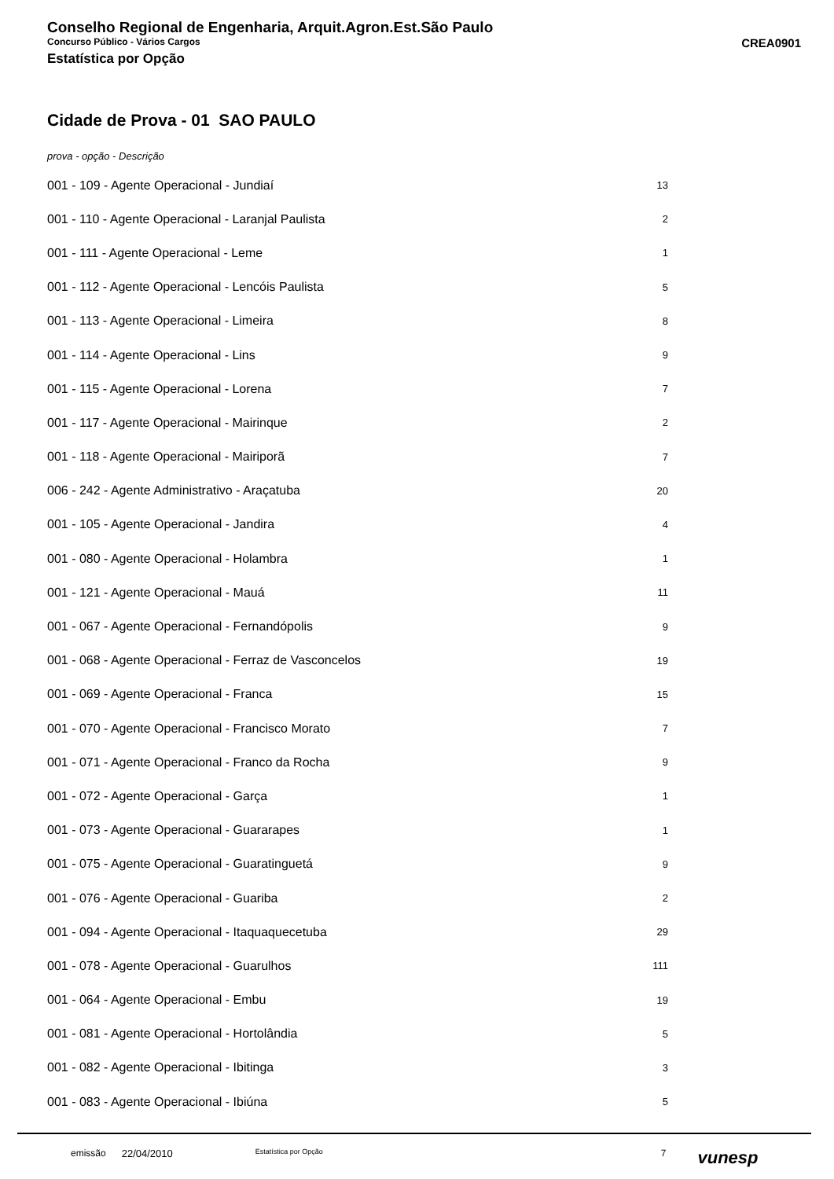Conselho Regional de Engenharia, Arquit.Agron.Est.São Paulo
Concurso Público - Vários Cargos CREA0901
Estatística por Opção
Cidade de Prova - 01 SAO PAULO
prova - opção - Descrição
| 001 - 109 - Agente Operacional - Jundiaí | 13 |
| 001 - 110 - Agente Operacional - Laranjal Paulista | 2 |
| 001 - 111 - Agente Operacional - Leme | 1 |
| 001 - 112 - Agente Operacional - Lencóis Paulista | 5 |
| 001 - 113 - Agente Operacional - Limeira | 8 |
| 001 - 114 - Agente Operacional - Lins | 9 |
| 001 - 115 - Agente Operacional - Lorena | 7 |
| 001 - 117 - Agente Operacional - Mairinque | 2 |
| 001 - 118 - Agente Operacional - Mairiporã | 7 |
| 006 - 242 - Agente Administrativo - Araçatuba | 20 |
| 001 - 105 - Agente Operacional - Jandira | 4 |
| 001 - 080 - Agente Operacional - Holambra | 1 |
| 001 - 121 - Agente Operacional - Mauá | 11 |
| 001 - 067 - Agente Operacional - Fernandópolis | 9 |
| 001 - 068 - Agente Operacional - Ferraz de Vasconcelos | 19 |
| 001 - 069 - Agente Operacional - Franca | 15 |
| 001 - 070 - Agente Operacional - Francisco Morato | 7 |
| 001 - 071 - Agente Operacional - Franco da Rocha | 9 |
| 001 - 072 - Agente Operacional - Garça | 1 |
| 001 - 073 - Agente Operacional - Guararapes | 1 |
| 001 - 075 - Agente Operacional - Guaratinguetá | 9 |
| 001 - 076 - Agente Operacional - Guariba | 2 |
| 001 - 094 - Agente Operacional - Itaquaquecetuba | 29 |
| 001 - 078 - Agente Operacional - Guarulhos | 111 |
| 001 - 064 - Agente Operacional - Embu | 19 |
| 001 - 081 - Agente Operacional - Hortolândia | 5 |
| 001 - 082 - Agente Operacional - Ibitinga | 3 |
| 001 - 083 - Agente Operacional - Ibiúna | 5 |
emissão 22/04/2010 Estatística por Opção 7 vunesp